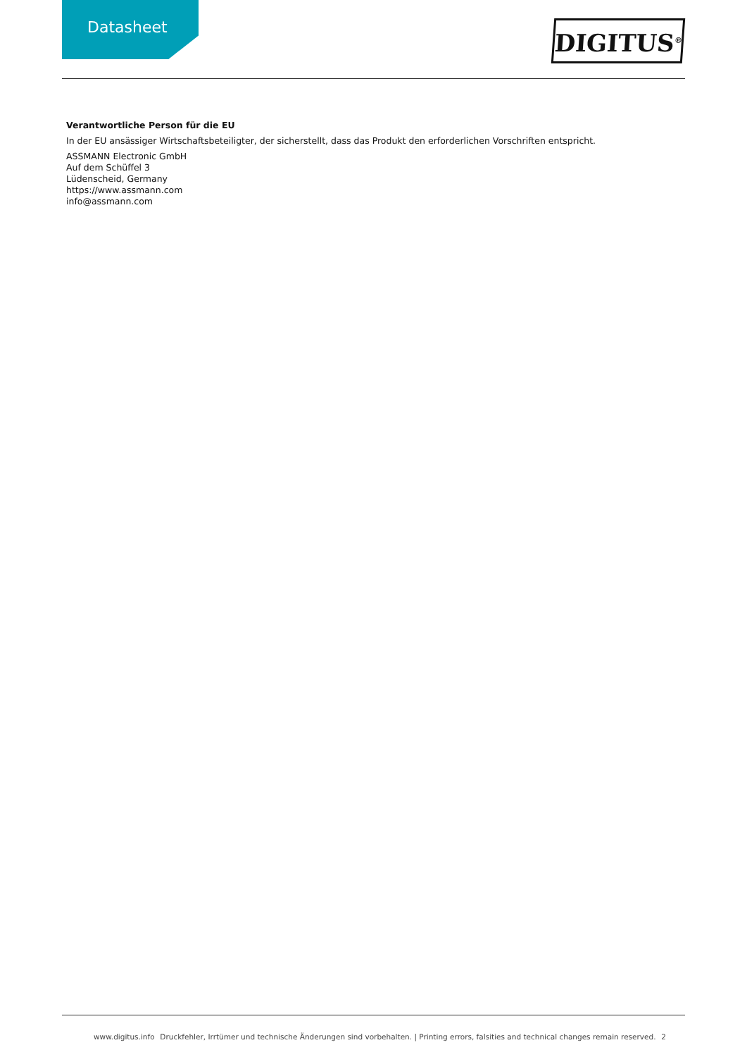Datasheet
DIGITUS<sup>®</sup>
Verantwortliche Person für die EU
In der EU ansässiger Wirtschaftsbeteiligter, der sicherstellt, dass das Produkt den erforderlichen Vorschriften entspricht.
ASSMANN Electronic GmbH
Auf dem Schüffel 3
Lüdenscheid, Germany
https://www.assmann.com
info@assmann.com
www.digitus.info Druckfehler, Irrtümer und technische Änderungen sind vorbehalten. | Printing errors, falsities and technical changes remain reserved. 2